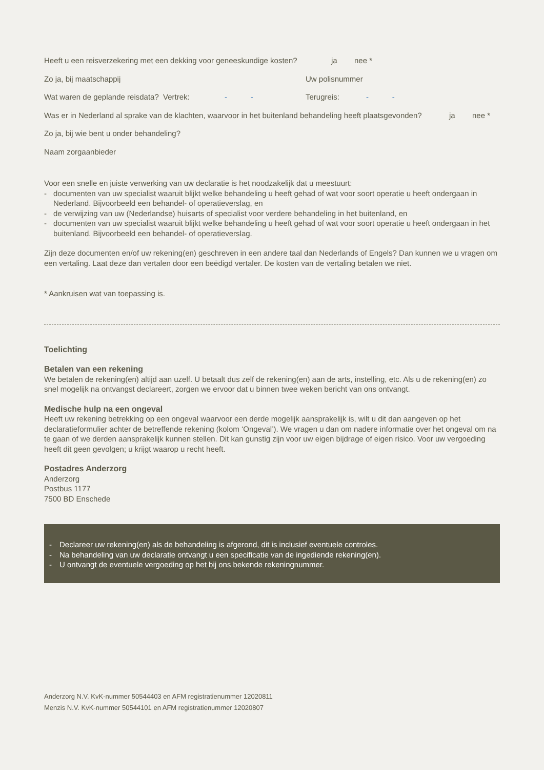Heeft u een reisverzekering met een dekking voor geneeskundige kosten? ja nee *
Zo ja, bij maatschappij Uw polisnummer
Wat waren de geplande reisdata? Vertrek: - - Terugreis: - -
Was er in Nederland al sprake van de klachten, waarvoor in het buitenland behandeling heeft plaatsgevonden? ja nee *
Zo ja, bij wie bent u onder behandeling?
Naam zorgaanbieder
Voor een snelle en juiste verwerking van uw declaratie is het noodzakelijk dat u meestuurt:
- documenten van uw specialist waaruit blijkt welke behandeling u heeft gehad of wat voor soort operatie u heeft ondergaan in Nederland. Bijvoorbeeld een behandel- of operatieverslag, en
- de verwijzing van uw (Nederlandse) huisarts of specialist voor verdere behandeling in het buitenland, en
- documenten van uw specialist waaruit blijkt welke behandeling u heeft gehad of wat voor soort operatie u heeft ondergaan in het buitenland. Bijvoorbeeld een behandel- of operatieverslag.
Zijn deze documenten en/of uw rekening(en) geschreven in een andere taal dan Nederlands of Engels? Dan kunnen we u vragen om een vertaling. Laat deze dan vertalen door een beëdigd vertaler. De kosten van de vertaling betalen we niet.
* Aankruisen wat van toepassing is.
Toelichting
Betalen van een rekening
We betalen de rekening(en) altijd aan uzelf. U betaalt dus zelf de rekening(en) aan de arts, instelling, etc. Als u de rekening(en) zo snel mogelijk na ontvangst declareert, zorgen we ervoor dat u binnen twee weken bericht van ons ontvangt.
Medische hulp na een ongeval
Heeft uw rekening betrekking op een ongeval waarvoor een derde mogelijk aansprakelijk is, wilt u dit dan aangeven op het declaratieformulier achter de betreffende rekening (kolom ‘Ongeval’). We vragen u dan om nadere informatie over het ongeval om na te gaan of we derden aansprakelijk kunnen stellen. Dit kan gunstig zijn voor uw eigen bijdrage of eigen risico. Voor uw vergoeding heeft dit geen gevolgen; u krijgt waarop u recht heeft.
Postadres Anderzorg
Anderzorg
Postbus 1177
7500 BD Enschede
- Declareer uw rekening(en) als de behandeling is afgerond, dit is inclusief eventuele controles.
- Na behandeling van uw declaratie ontvangt u een specificatie van de ingediende rekening(en).
- U ontvangt de eventuele vergoeding op het bij ons bekende rekeningnummer.
Anderzorg N.V. KvK-nummer 50544403 en AFM registratienummer 12020811
Menzis N.V. KvK-nummer 50544101 en AFM registratienummer 12020807